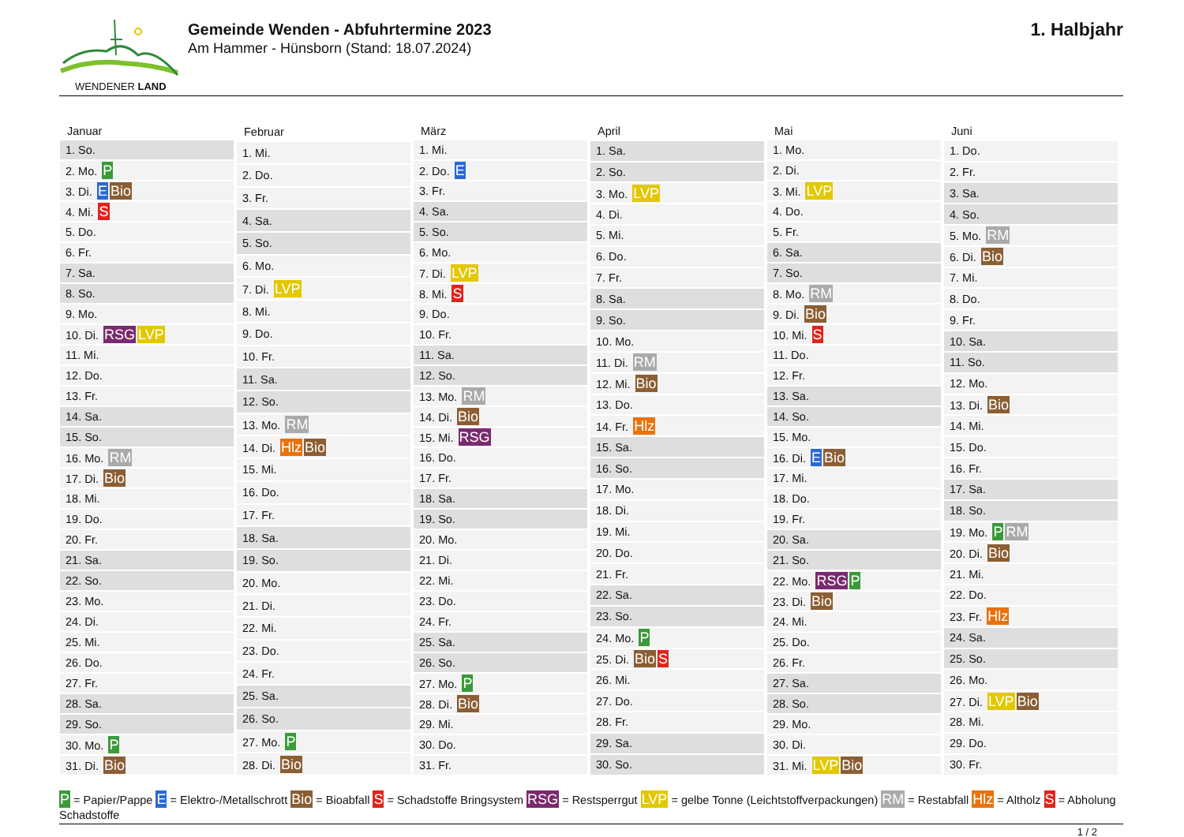WENDENER LAND
Gemeinde Wenden - Abfuhrtermine 2023
Am Hammer - Hünsborn (Stand: 18.07.2024)
1. Halbjahr
| Januar |
| --- |
| 1. So. |
| 2. Mo. P |
| 3. Di. E Bio |
| 4. Mi. S |
| 5. Do. |
| 6. Fr. |
| 7. Sa. |
| 8. So. |
| 9. Mo. |
| 10. Di. RSG LVP |
| 11. Mi. |
| 12. Do. |
| 13. Fr. |
| 14. Sa. |
| 15. So. |
| 16. Mo. RM |
| 17. Di. Bio |
| 18. Mi. |
| 19. Do. |
| 20. Fr. |
| 21. Sa. |
| 22. So. |
| 23. Mo. |
| 24. Di. |
| 25. Mi. |
| 26. Do. |
| 27. Fr. |
| 28. Sa. |
| 29. So. |
| 30. Mo. P |
| 31. Di. Bio |
| Februar |
| --- |
| 1. Mi. |
| 2. Do. |
| 3. Fr. |
| 4. Sa. |
| 5. So. |
| 6. Mo. |
| 7. Di. LVP |
| 8. Mi. |
| 9. Do. |
| 10. Fr. |
| 11. Sa. |
| 12. So. |
| 13. Mo. RM |
| 14. Di. Hlz Bio |
| 15. Mi. |
| 16. Do. |
| 17. Fr. |
| 18. Sa. |
| 19. So. |
| 20. Mo. |
| 21. Di. |
| 22. Mi. |
| 23. Do. |
| 24. Fr. |
| 25. Sa. |
| 26. So. |
| 27. Mo. P |
| 28. Di. Bio |
| März |
| --- |
| 1. Mi. |
| 2. Do. E |
| 3. Fr. |
| 4. Sa. |
| 5. So. |
| 6. Mo. |
| 7. Di. LVP |
| 8. Mi. S |
| 9. Do. |
| 10. Fr. |
| 11. Sa. |
| 12. So. |
| 13. Mo. RM |
| 14. Di. Bio |
| 15. Mi. RSG |
| 16. Do. |
| 17. Fr. |
| 18. Sa. |
| 19. So. |
| 20. Mo. |
| 21. Di. |
| 22. Mi. |
| 23. Do. |
| 24. Fr. |
| 25. Sa. |
| 26. So. |
| 27. Mo. P |
| 28. Di. Bio |
| 29. Mi. |
| 30. Do. |
| 31. Fr. |
| April |
| --- |
| 1. Sa. |
| 2. So. |
| 3. Mo. LVP |
| 4. Di. |
| 5. Mi. |
| 6. Do. |
| 7. Fr. |
| 8. Sa. |
| 9. So. |
| 10. Mo. |
| 11. Di. RM |
| 12. Mi. Bio |
| 13. Do. |
| 14. Fr. Hlz |
| 15. Sa. |
| 16. So. |
| 17. Mo. |
| 18. Di. |
| 19. Mi. |
| 20. Do. |
| 21. Fr. |
| 22. Sa. |
| 23. So. |
| 24. Mo. P |
| 25. Di. Bio S |
| 26. Mi. |
| 27. Do. |
| 28. Fr. |
| 29. Sa. |
| 30. So. |
| Mai |
| --- |
| 1. Mo. |
| 2. Di. |
| 3. Mi. LVP |
| 4. Do. |
| 5. Fr. |
| 6. Sa. |
| 7. So. |
| 8. Mo. RM |
| 9. Di. Bio |
| 10. Mi. S |
| 11. Do. |
| 12. Fr. |
| 13. Sa. |
| 14. So. |
| 15. Mo. |
| 16. Di. E Bio |
| 17. Mi. |
| 18. Do. |
| 19. Fr. |
| 20. Sa. |
| 21. So. |
| 22. Mo. RSG P |
| 23. Di. Bio |
| 24. Mi. |
| 25. Do. |
| 26. Fr. |
| 27. Sa. |
| 28. So. |
| 29. Mo. |
| 30. Di. |
| 31. Mi. LVP Bio |
| Juni |
| --- |
| 1. Do. |
| 2. Fr. |
| 3. Sa. |
| 4. So. |
| 5. Mo. RM |
| 6. Di. Bio |
| 7. Mi. |
| 8. Do. |
| 9. Fr. |
| 10. Sa. |
| 11. So. |
| 12. Mo. |
| 13. Di. Bio |
| 14. Mi. |
| 15. Do. |
| 16. Fr. |
| 17. Sa. |
| 18. So. |
| 19. Mo. P RM |
| 20. Di. Bio |
| 21. Mi. |
| 22. Do. |
| 23. Fr. Hlz |
| 24. Sa. |
| 25. So. |
| 26. Mo. |
| 27. Di. LVP Bio |
| 28. Mi. |
| 29. Do. |
| 30. Fr. |
P = Papier/Pappe E = Elektro-/Metallschrott Bio = Bioabfall S = Schadstoffe Bringsystem RSG = Restsperrgut LVP = gelbe Tonne (Leichtstoffverpackungen) RM = Restabfall Hlz = Altholz S = Abholung Schadstoffe
1 / 2